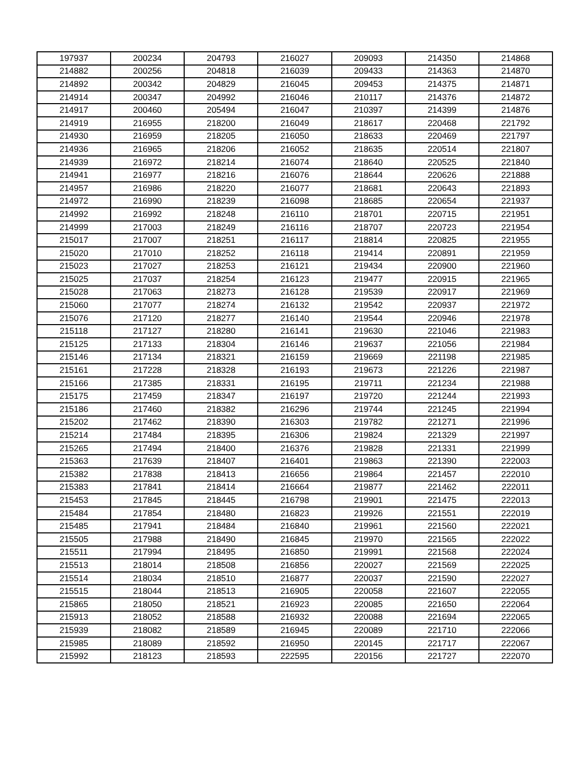| 197937 | 200234 | 204793 | 216027 | 209093 | 214350 | 214868 |
| 214882 | 200256 | 204818 | 216039 | 209433 | 214363 | 214870 |
| 214892 | 200342 | 204829 | 216045 | 209453 | 214375 | 214871 |
| 214914 | 200347 | 204992 | 216046 | 210117 | 214376 | 214872 |
| 214917 | 200460 | 205494 | 216047 | 210397 | 214399 | 214876 |
| 214919 | 216955 | 218200 | 216049 | 218617 | 220468 | 221792 |
| 214930 | 216959 | 218205 | 216050 | 218633 | 220469 | 221797 |
| 214936 | 216965 | 218206 | 216052 | 218635 | 220514 | 221807 |
| 214939 | 216972 | 218214 | 216074 | 218640 | 220525 | 221840 |
| 214941 | 216977 | 218216 | 216076 | 218644 | 220626 | 221888 |
| 214957 | 216986 | 218220 | 216077 | 218681 | 220643 | 221893 |
| 214972 | 216990 | 218239 | 216098 | 218685 | 220654 | 221937 |
| 214992 | 216992 | 218248 | 216110 | 218701 | 220715 | 221951 |
| 214999 | 217003 | 218249 | 216116 | 218707 | 220723 | 221954 |
| 215017 | 217007 | 218251 | 216117 | 218814 | 220825 | 221955 |
| 215020 | 217010 | 218252 | 216118 | 219414 | 220891 | 221959 |
| 215023 | 217027 | 218253 | 216121 | 219434 | 220900 | 221960 |
| 215025 | 217037 | 218254 | 216123 | 219477 | 220915 | 221965 |
| 215028 | 217063 | 218273 | 216128 | 219539 | 220917 | 221969 |
| 215060 | 217077 | 218274 | 216132 | 219542 | 220937 | 221972 |
| 215076 | 217120 | 218277 | 216140 | 219544 | 220946 | 221978 |
| 215118 | 217127 | 218280 | 216141 | 219630 | 221046 | 221983 |
| 215125 | 217133 | 218304 | 216146 | 219637 | 221056 | 221984 |
| 215146 | 217134 | 218321 | 216159 | 219669 | 221198 | 221985 |
| 215161 | 217228 | 218328 | 216193 | 219673 | 221226 | 221987 |
| 215166 | 217385 | 218331 | 216195 | 219711 | 221234 | 221988 |
| 215175 | 217459 | 218347 | 216197 | 219720 | 221244 | 221993 |
| 215186 | 217460 | 218382 | 216296 | 219744 | 221245 | 221994 |
| 215202 | 217462 | 218390 | 216303 | 219782 | 221271 | 221996 |
| 215214 | 217484 | 218395 | 216306 | 219824 | 221329 | 221997 |
| 215265 | 217494 | 218400 | 216376 | 219828 | 221331 | 221999 |
| 215363 | 217639 | 218407 | 216401 | 219863 | 221390 | 222003 |
| 215382 | 217838 | 218413 | 216656 | 219864 | 221457 | 222010 |
| 215383 | 217841 | 218414 | 216664 | 219877 | 221462 | 222011 |
| 215453 | 217845 | 218445 | 216798 | 219901 | 221475 | 222013 |
| 215484 | 217854 | 218480 | 216823 | 219926 | 221551 | 222019 |
| 215485 | 217941 | 218484 | 216840 | 219961 | 221560 | 222021 |
| 215505 | 217988 | 218490 | 216845 | 219970 | 221565 | 222022 |
| 215511 | 217994 | 218495 | 216850 | 219991 | 221568 | 222024 |
| 215513 | 218014 | 218508 | 216856 | 220027 | 221569 | 222025 |
| 215514 | 218034 | 218510 | 216877 | 220037 | 221590 | 222027 |
| 215515 | 218044 | 218513 | 216905 | 220058 | 221607 | 222055 |
| 215865 | 218050 | 218521 | 216923 | 220085 | 221650 | 222064 |
| 215913 | 218052 | 218588 | 216932 | 220088 | 221694 | 222065 |
| 215939 | 218082 | 218589 | 216945 | 220089 | 221710 | 222066 |
| 215985 | 218089 | 218592 | 216950 | 220145 | 221717 | 222067 |
| 215992 | 218123 | 218593 | 222595 | 220156 | 221727 | 222070 |